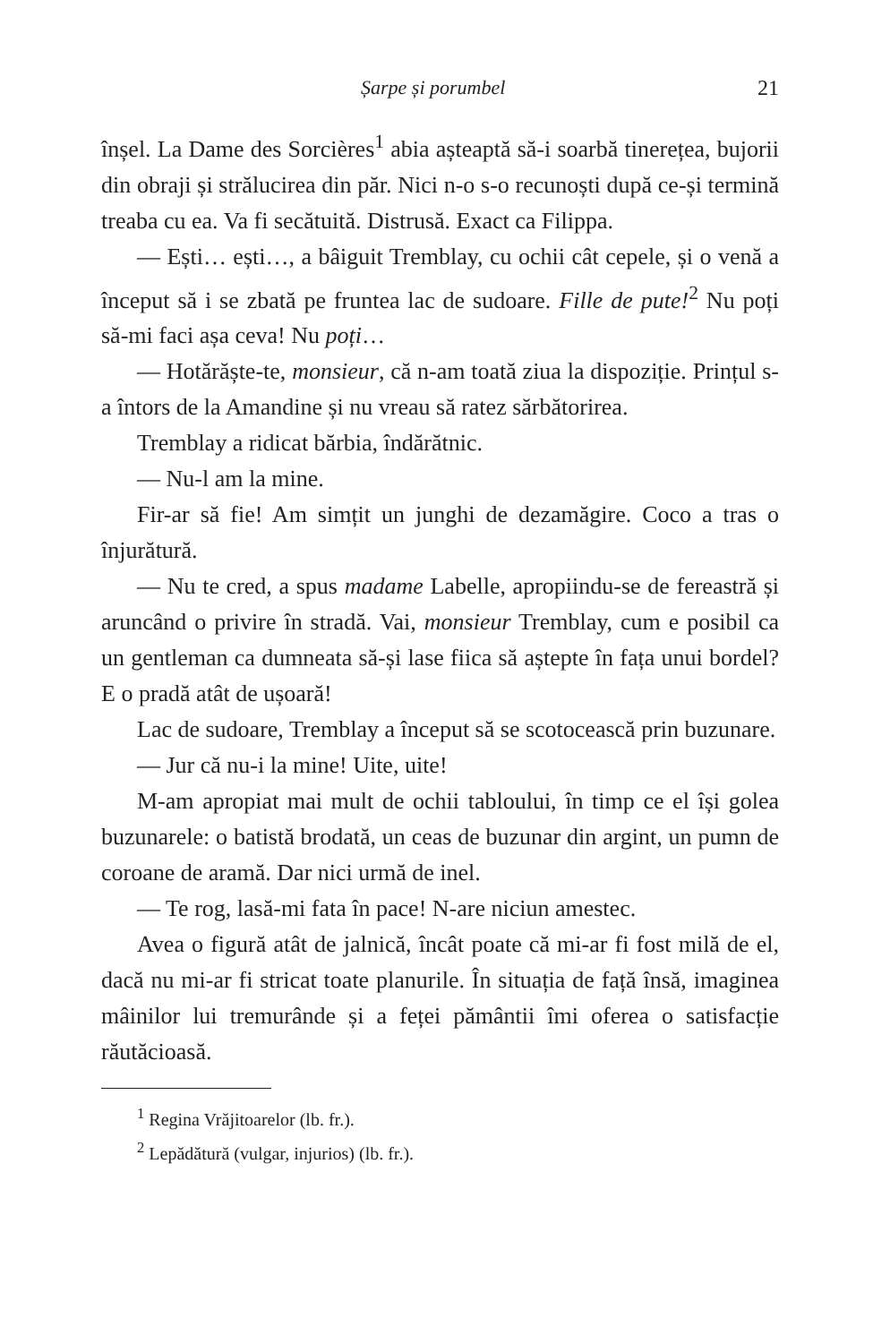Șarpe și porumbel 21
înșel. La Dame des Sorcières<sup>1</sup> abia așteaptă să-i soarbă tinerețea, bujorii din obraji și strălucirea din păr. Nici n-o s-o recunoști după ce-și termină treaba cu ea. Va fi secătuită. Distrusă. Exact ca Filippa.
— Ești… ești…, a bâiguit Tremblay, cu ochii cât cepele, și o venă a început să i se zbată pe fruntea lac de sudoare. Fille de pute!<sup>2</sup> Nu poți să-mi faci așa ceva! Nu poți…
— Hotărăște-te, monsieur, că n-am toată ziua la dispoziție. Prințul s-a întors de la Amandine și nu vreau să ratez sărbătorirea.
Tremblay a ridicat bărbia, îndărătnic.
— Nu-l am la mine.
Fir-ar să fie! Am simțit un junghi de dezamăgire. Coco a tras o înjurătură.
— Nu te cred, a spus madame Labelle, apropiindu-se de fereastră și aruncând o privire în stradă. Vai, monsieur Tremblay, cum e posibil ca un gentleman ca dumneata să-și lase fiica să aștepte în fața unui bordel? E o pradă atât de ușoară!
Lac de sudoare, Tremblay a început să se scotocească prin buzunare.
— Jur că nu-i la mine! Uite, uite!
M-am apropiat mai mult de ochii tabloului, în timp ce el își golea buzunarele: o batistă brodată, un ceas de buzunar din argint, un pumn de coroane de aramă. Dar nici urmă de inel.
— Te rog, lasă-mi fata în pace! N-are niciun amestec.
Avea o figură atât de jalnică, încât poate că mi-ar fi fost milă de el, dacă nu mi-ar fi stricat toate planurile. În situația de față însă, imaginea mâinilor lui tremurânde și a feței pământii îmi oferea o satisfacție răutăcioasă.
<sup>1</sup> Regina Vrăjitoarelor (lb. fr.).
<sup>2</sup> Lepădătură (vulgar, injurios) (lb. fr.).